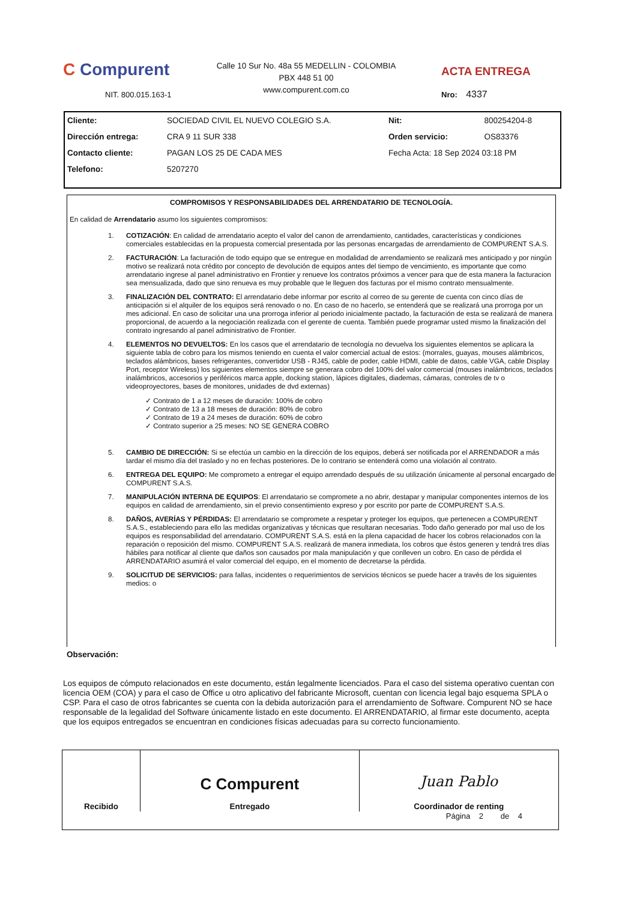C Compurent
NIT. 800.015.163-1
Calle 10 Sur No. 48a 55 MEDELLIN - COLOMBIA
PBX 448 51 00
www.compurent.com.co
ACTA ENTREGA
Nro: 4337
| Cliente: | SOCIEDAD CIVIL EL NUEVO COLEGIO S.A. | Nit: | 800254204-8 |
| Dirección entrega: | CRA 9 11 SUR 338 | Orden servicio: | OS83376 |
| Contacto cliente: | PAGAN LOS 25 DE CADA MES | Fecha Acta: 18 Sep 2024 03:18 PM | |
| Telefono: | 5207270 | | |
COMPROMISOS Y RESPONSABILIDADES DEL ARRENDATARIO DE TECNOLOGÍA.
En calidad de Arrendatario asumo los siguientes compromisos:
1. COTIZACIÓN: En calidad de arrendatario acepto el valor del canon de arrendamiento, cantidades, características y condiciones comerciales establecidas en la propuesta comercial presentada por las personas encargadas de arrendamiento de COMPURENT S.A.S.
2. FACTURACIÓN: La facturación de todo equipo que se entregue en modalidad de arrendamiento se realizará mes anticipado y por ningún motivo se realizará nota crédito por concepto de devolución de equipos antes del tiempo de vencimiento, es importante que como arrendatario ingrese al panel administrativo en Frontier y renueve los contratos próximos a vencer para que de esta manera la facturacion sea mensualizada, dado que sino renueva es muy probable que le lleguen dos facturas por el mismo contrato mensualmente.
3. FINALIZACIÓN DEL CONTRATO: El arrendatario debe informar por escrito al correo de su gerente de cuenta con cinco días de anticipación si el alquiler de los equipos será renovado o no. En caso de no hacerlo, se entenderá que se realizará una prorroga por un mes adicional. En caso de solicitar una una prorroga inferior al periodo inicialmente pactado, la facturación de esta se realizará de manera proporcional, de acuerdo a la negociación realizada con el gerente de cuenta. También puede programar usted mismo la finalización del contrato ingresando al panel administrativo de Frontier.
4. ELEMENTOS NO DEVUELTOS: En los casos que el arrendatario de tecnología no devuelva los siguientes elementos se aplicara la siguiente tabla de cobro para los mismos teniendo en cuenta el valor comercial actual de estos: (morrales, guayas, mouses alámbricos, teclados alámbricos, bases refrigerantes, convertidor USB - RJ45, cable de poder, cable HDMI, cable de datos, cable VGA, cable Display Port, receptor Wireless) los siguientes elementos siempre se generara cobro del 100% del valor comercial (mouses inalámbricos, teclados inalámbricos, accesorios y periféricos marca apple, docking station, lápices digitales, diademas, cámaras, controles de tv o videoproyectores, bases de monitores, unidades de dvd externas)
✓ Contrato de 1 a 12 meses de duración: 100% de cobro
✓ Contrato de 13 a 18 meses de duración: 80% de cobro
✓ Contrato de 19 a 24 meses de duración: 60% de cobro
✓ Contrato superior a 25 meses: NO SE GENERA COBRO
5. CAMBIO DE DIRECCIÓN: Si se efectúa un cambio en la dirección de los equipos, deberá ser notificada por el ARRENDADOR a más tardar el mismo día del traslado y no en fechas posteriores. De lo contrario se entenderá como una violación al contrato.
6. ENTREGA DEL EQUIPO: Me comprometo a entregar el equipo arrendado después de su utilización únicamente al personal encargado de COMPURENT S.A.S.
7. MANIPULACIÓN INTERNA DE EQUIPOS: El arrendatario se compromete a no abrir, destapar y manipular componentes internos de los equipos en calidad de arrendamiento, sin el previo consentimiento expreso y por escrito por parte de COMPURENT S.A.S.
8. DAÑOS, AVERÍAS Y PÉRDIDAS: El arrendatario se compromete a respetar y proteger los equipos, que pertenecen a COMPURENT S.A.S., estableciendo para ello las medidas organizativas y técnicas que resultaran necesarias. Todo daño generado por mal uso de los equipos es responsabilidad del arrendatario. COMPURENT S.A.S. está en la plena capacidad de hacer los cobros relacionados con la reparación o reposición del mismo. COMPURENT S.A.S. realizará de manera inmediata, los cobros que éstos generen y tendrá tres días hábiles para notificar al cliente que daños son causados por mala manipulación y que conlleven un cobro. En caso de pérdida el ARRENDATARIO asumirá el valor comercial del equipo, en el momento de decretarse la pérdida.
9. SOLICITUD DE SERVICIOS: para fallas, incidentes o requerimientos de servicios técnicos se puede hacer a través de los siguientes medios: o
Observación:
Los equipos de cómputo relacionados en este documento, están legalmente licenciados. Para el caso del sistema operativo cuentan con licencia OEM (COA) y para el caso de Office u otro aplicativo del fabricante Microsoft, cuentan con licencia legal bajo esquema SPLA o CSP. Para el caso de otros fabricantes se cuenta con la debida autorización para el arrendamiento de Software. Compurent NO se hace responsable de la legalidad del Software únicamente listado en este documento. El ARRENDATARIO, al firmar este documento, acepta que los equipos entregados se encuentran en condiciones físicas adecuadas para su correcto funcionamiento.
| Recibido | C Compurent Entregado | Juan Pablo Coordinador de renting |
Página 2 de 4